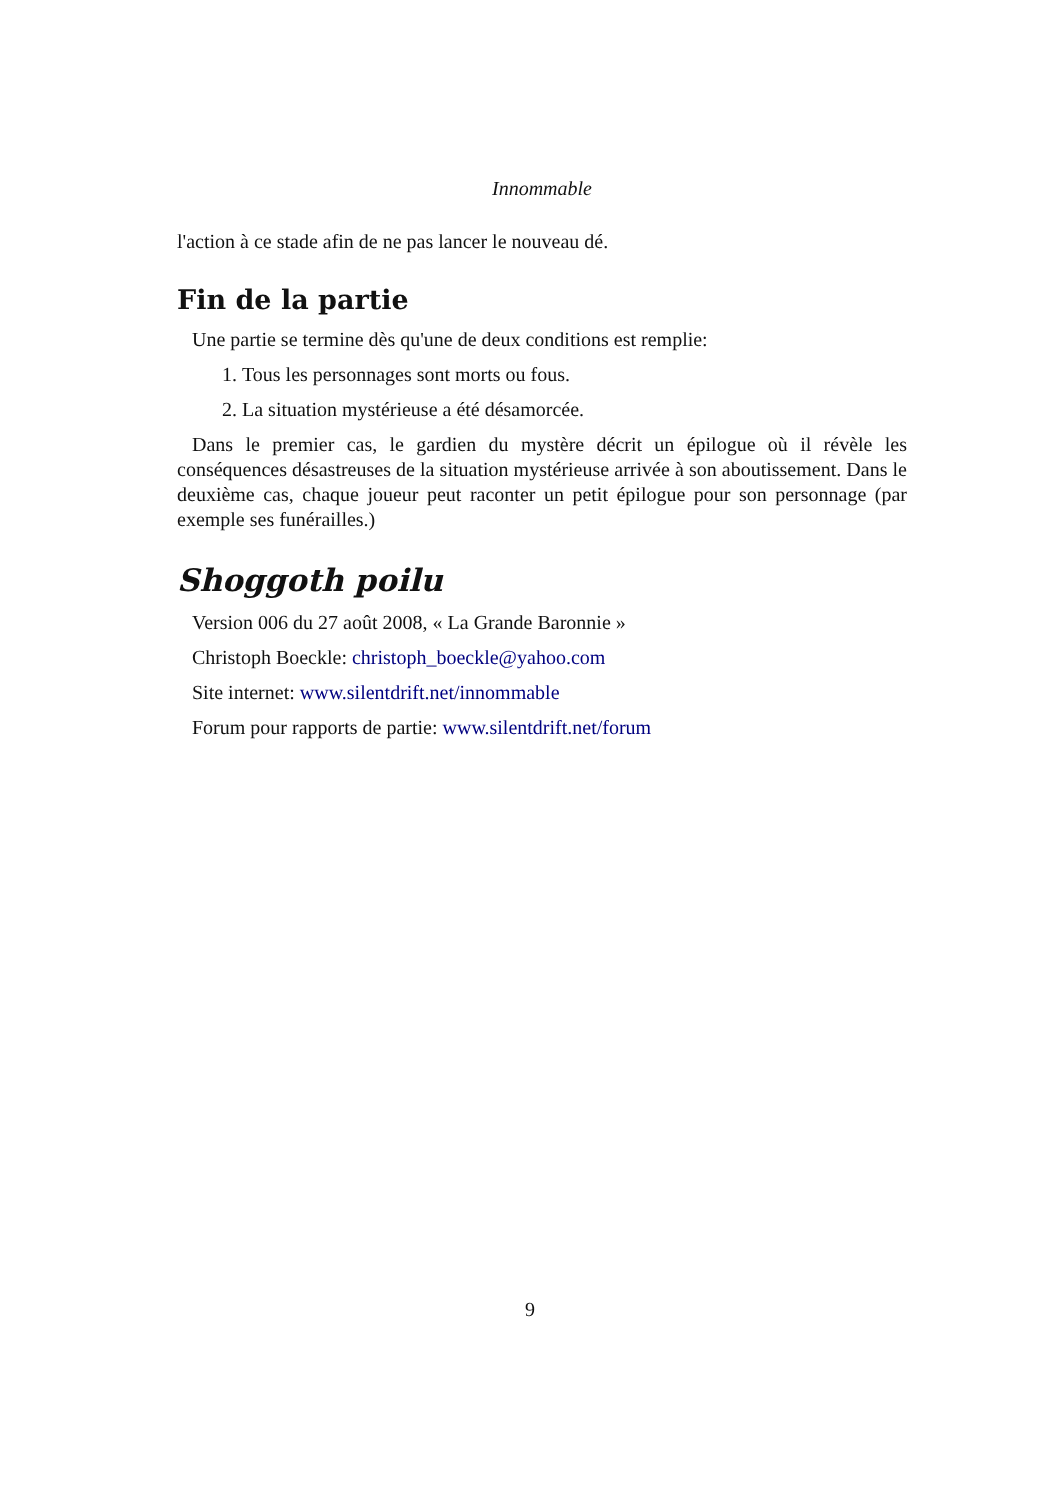Innommable
l'action à ce stade afin de ne pas lancer le nouveau dé.
Fin de la partie
Une partie se termine dès qu'une de deux conditions est remplie:
1. Tous les personnages sont morts ou fous.
2. La situation mystérieuse a été désamorcée.
Dans le premier cas, le gardien du mystère décrit un épilogue où il révèle les conséquences désastreuses de la situation mystérieuse arrivée à son aboutissement. Dans le deuxième cas, chaque joueur peut raconter un petit épilogue pour son personnage (par exemple ses funérailles.)
Shoggoth poilu
Version 006 du 27 août 2008, « La Grande Baronnie »
Christoph Boeckle: christoph_boeckle@yahoo.com
Site internet: www.silentdrift.net/innommable
Forum pour rapports de partie: www.silentdrift.net/forum
9